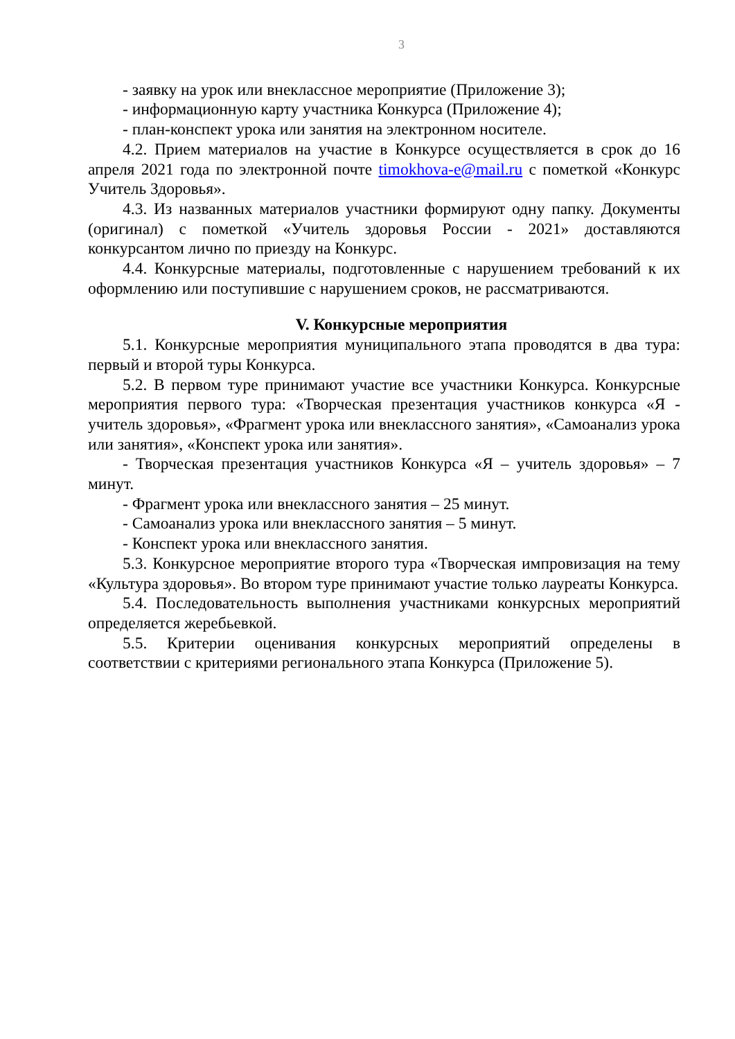3
- заявку на урок или внеклассное мероприятие (Приложение 3);
- информационную карту участника Конкурса (Приложение 4);
- план-конспект урока или занятия на электронном носителе.
4.2. Прием материалов на участие в Конкурсе осуществляется в срок до 16 апреля 2021 года по электронной почте timokhova-e@mail.ru с пометкой «Конкурс Учитель Здоровья».
4.3. Из названных материалов участники формируют одну папку. Документы (оригинал) с пометкой «Учитель здоровья России - 2021» доставляются конкурсантом лично по приезду на Конкурс.
4.4. Конкурсные материалы, подготовленные с нарушением требований к их оформлению или поступившие с нарушением сроков, не рассматриваются.
V. Конкурсные мероприятия
5.1. Конкурсные мероприятия муниципального этапа проводятся в два тура: первый и второй туры Конкурса.
5.2. В первом туре принимают участие все участники Конкурса. Конкурсные мероприятия первого тура: «Творческая презентация участников конкурса «Я - учитель здоровья», «Фрагмент урока или внеклассного занятия», «Самоанализ урока или занятия», «Конспект урока или занятия».
- Творческая презентация участников Конкурса «Я – учитель здоровья» – 7 минут.
- Фрагмент урока или внеклассного занятия – 25 минут.
- Самоанализ урока или внеклассного занятия – 5 минут.
- Конспект урока или внеклассного занятия.
5.3. Конкурсное мероприятие второго тура «Творческая импровизация на тему «Культура здоровья». Во втором туре принимают участие только лауреаты Конкурса.
5.4. Последовательность выполнения участниками конкурсных мероприятий определяется жеребьевкой.
5.5. Критерии оценивания конкурсных мероприятий определены в соответствии с критериями регионального этапа Конкурса (Приложение 5).